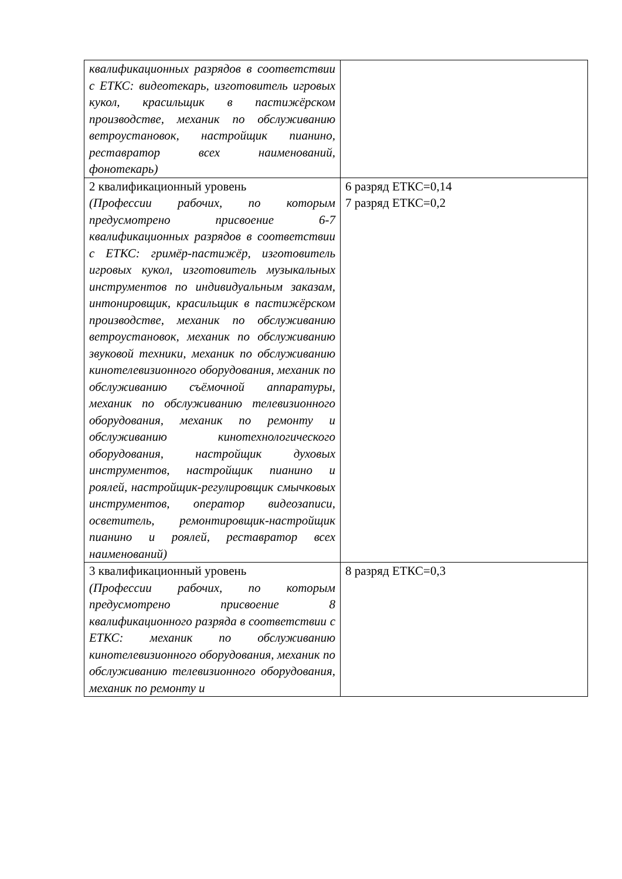| квалификационных разрядов в соответствии с ЕТКС: видеотекарь, изготовитель игровых кукол, красильщик в пастижёрском производстве, механик по обслуживанию ветроустановок, настройщик пианино, реставратор всех наименований, фонотекарь) | |
| 2 квалификационный уровень (Профессии рабочих, по которым предусмотрено присвоение 6-7 квалификационных разрядов в соответствии с ЕТКС: гримёр-пастижёр, изготовитель игровых кукол, изготовитель музыкальных инструментов по индивидуальным заказам, интонировщик, красильщик в пастижёрском производстве, механик по обслуживанию ветроустановок, механик по обслуживанию звуковой техники, механик по обслуживанию кинотелевизионного оборудования, механик по обслуживанию съёмочной аппаратуры, механик по обслуживанию телевизионного оборудования, механик по ремонту и обслуживанию кинотехнологического оборудования, настройщик духовых инструментов, настройщик пианино и роялей, настройщик-регулировщик смычковых инструментов, оператор видеозаписи, осветитель, ремонтировщик-настройщик пианино и роялей, реставратор всех наименований) | 6 разряд ЕТКС=0,14 7 разряд ЕТКС=0,2 |
| 3 квалификационный уровень (Профессии рабочих, по которым предусмотрено присвоение 8 квалификационного разряда в соответствии с ЕТКС: механик по обслуживанию кинотелевизионного оборудования, механик по обслуживанию телевизионного оборудования, механик по ремонту и | 8 разряд ЕТКС=0,3 |